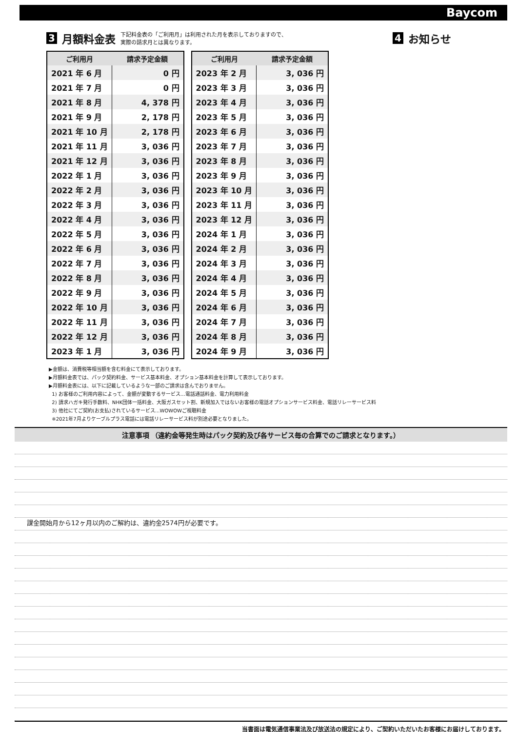Baycom
3 月額料金表
下記料金表の「ご利用月」は利用された月を表示しておりますので、
実際の請求月とは異なります。
| ご利用月 | 請求予定金額 |
| --- | --- |
| 2021 年 6 月 | 0 円 |
| 2021 年 7 月 | 0 円 |
| 2021 年 8 月 | 4, 378 円 |
| 2021 年 9 月 | 2, 178 円 |
| 2021 年 10 月 | 2, 178 円 |
| 2021 年 11 月 | 3, 036 円 |
| 2021 年 12 月 | 3, 036 円 |
| 2022 年 1 月 | 3, 036 円 |
| 2022 年 2 月 | 3, 036 円 |
| 2022 年 3 月 | 3, 036 円 |
| 2022 年 4 月 | 3, 036 円 |
| 2022 年 5 月 | 3, 036 円 |
| 2022 年 6 月 | 3, 036 円 |
| 2022 年 7 月 | 3, 036 円 |
| 2022 年 8 月 | 3, 036 円 |
| 2022 年 9 月 | 3, 036 円 |
| 2022 年 10 月 | 3, 036 円 |
| 2022 年 11 月 | 3, 036 円 |
| 2022 年 12 月 | 3, 036 円 |
| 2023 年 1 月 | 3, 036 円 |
| ご利用月 | 請求予定金額 |
| --- | --- |
| 2023 年 2 月 | 3, 036 円 |
| 2023 年 3 月 | 3, 036 円 |
| 2023 年 4 月 | 3, 036 円 |
| 2023 年 5 月 | 3, 036 円 |
| 2023 年 6 月 | 3, 036 円 |
| 2023 年 7 月 | 3, 036 円 |
| 2023 年 8 月 | 3, 036 円 |
| 2023 年 9 月 | 3, 036 円 |
| 2023 年 10 月 | 3, 036 円 |
| 2023 年 11 月 | 3, 036 円 |
| 2023 年 12 月 | 3, 036 円 |
| 2024 年 1 月 | 3, 036 円 |
| 2024 年 2 月 | 3, 036 円 |
| 2024 年 3 月 | 3, 036 円 |
| 2024 年 4 月 | 3, 036 円 |
| 2024 年 5 月 | 3, 036 円 |
| 2024 年 6 月 | 3, 036 円 |
| 2024 年 7 月 | 3, 036 円 |
| 2024 年 8 月 | 3, 036 円 |
| 2024 年 9 月 | 3, 036 円 |
4 お知らせ
▶金額は、消費税等相当額を含む料金にて表示しております。
▶月額料金表では、パック契約料金、サービス基本料金、オプション基本料金を計算して表示しております。
▶月額料金表には、以下に記載しているような一部のご請求は含んでおりません。
1) お客様のご利用内容によって、金額が変動するサービス…電話通話料金、電力利用料金
2) 請求ハガキ発行手数料、NHK団体一括料金、大阪ガスセット割、新規加入ではないお客様の電話オプションサービス料金、電話リレーサービス料
3) 他社にてご契約(お支払)されているサービス…WOWOWご視聴料金
※2021年7月よりケーブルプラス電話には電話リレーサービス料が別途必要となりました。
注意事項 （違約金等発生時はパック契約及び各サービス毎の合算でのご請求となります。）
課金開始月から12ヶ月以内のご解約は、違約金2574円が必要です。
当書面は電気通信事業法及び放送法の規定により、ご契約いただいたお客様にお届けしております。